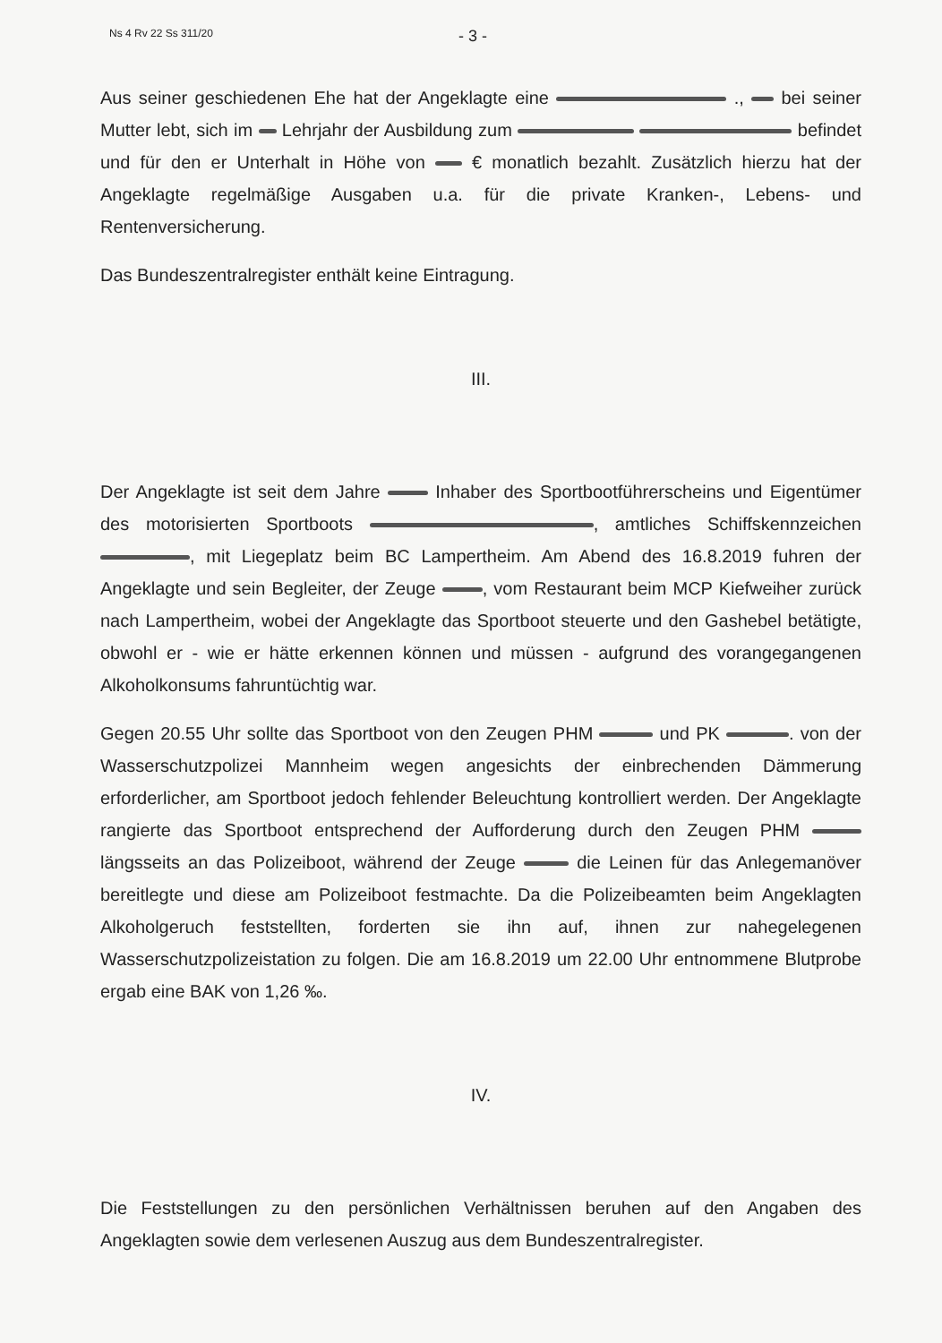Ns 4 Rv 22 Ss 311/20 - 3 -
Aus seiner geschiedenen Ehe hat der Angeklagte eine ., bei seiner Mutter lebt, sich im Lehrjahr der Ausbildung zum befindet und für den er Unterhalt in Höhe von € monatlich bezahlt. Zusätzlich hierzu hat der Angeklagte regelmäßige Ausgaben u.a. für die private Kranken-, Lebens- und Rentenversicherung.
Das Bundeszentralregister enthält keine Eintragung.
III.
Der Angeklagte ist seit dem Jahre Inhaber des Sportbootführerscheins und Eigentümer des motorisierten Sportboots , amtliches Schiffskennzeichen , mit Liegeplatz beim BC Lampertheim. Am Abend des 16.8.2019 fuhren der Angeklagte und sein Begleiter, der Zeuge , vom Restaurant beim MCP Kiefweiher zurück nach Lampertheim, wobei der Angeklagte das Sportboot steuerte und den Gashebel betätigte, obwohl er - wie er hätte erkennen können und müssen - aufgrund des vorangegangenen Alkoholkonsums fahruntüchtig war.
Gegen 20.55 Uhr sollte das Sportboot von den Zeugen PHM und PK . von der Wasserschutzpolizei Mannheim wegen angesichts der einbrechenden Dämmerung erforderlicher, am Sportboot jedoch fehlender Beleuchtung kontrolliert werden. Der Angeklagte rangierte das Sportboot entsprechend der Aufforderung durch den Zeugen PHM längsseits an das Polizeiboot, während der Zeuge die Leinen für das Anlegemanöver bereitlegte und diese am Polizeiboot festmachte. Da die Polizeibeamten beim Angeklagten Alkoholgeruch feststellten, forderten sie ihn auf, ihnen zur nahegelegenen Wasserschutzpolizeistation zu folgen. Die am 16.8.2019 um 22.00 Uhr entnommene Blutprobe ergab eine BAK von 1,26 ‰.
IV.
Die Feststellungen zu den persönlichen Verhältnissen beruhen auf den Angaben des Angeklagten sowie dem verlesenen Auszug aus dem Bundeszentralregister.